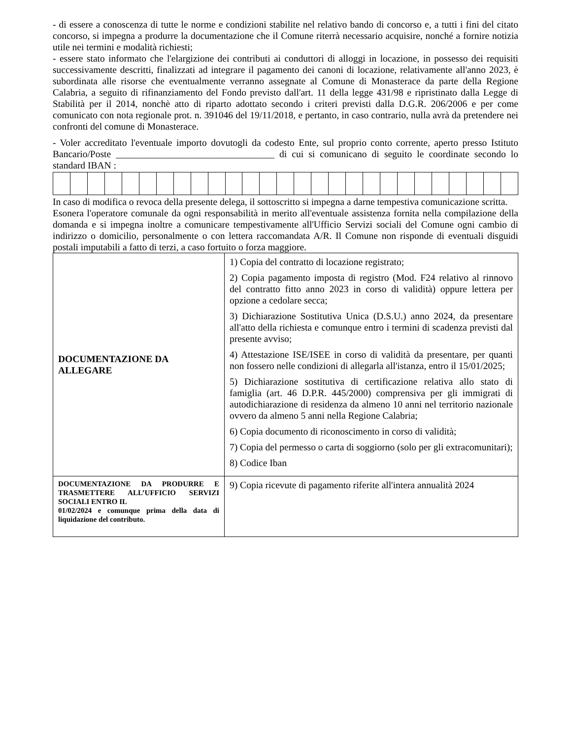- di essere a conoscenza di tutte le norme e condizioni stabilite nel relativo bando di concorso e, a tutti i fini del citato concorso, si impegna a produrre la documentazione che il Comune riterrà necessario acquisire, nonché a fornire notizia utile nei termini e modalità richiesti;
- essere stato informato che l'elargizione dei contributi ai conduttori di alloggi in locazione, in possesso dei requisiti successivamente descritti, finalizzati ad integrare il pagamento dei canoni di locazione, relativamente all'anno 2023, è subordinata alle risorse che eventualmente verranno assegnate al Comune di Monasterace da parte della Regione Calabria, a seguito di rifinanziamento del Fondo previsto dall'art. 11 della legge 431/98 e ripristinato dalla Legge di Stabilità per il 2014, nonchè atto di riparto adottato secondo i criteri previsti dalla D.G.R. 206/2006 e per come comunicato con nota regionale prot. n. 391046 del 19/11/2018, e pertanto, in caso contrario, nulla avrà da pretendere nei confronti del comune di Monasterace.
- Voler accreditato l'eventuale importo dovutogli da codesto Ente, sul proprio conto corrente, aperto presso Istituto Bancario/Poste _________________________________ di cui si comunicano di seguito le coordinate secondo lo standard IBAN :
In caso di modifica o revoca della presente delega, il sottoscritto si impegna a darne tempestiva comunicazione scritta.
Esonera l'operatore comunale da ogni responsabilità in merito all'eventuale assistenza fornita nella compilazione della domanda e si impegna inoltre a comunicare tempestivamente all'Ufficio Servizi sociali del Comune ogni cambio di indirizzo o domicilio, personalmente o con lettera raccomandata A/R. Il Comune non risponde di eventuali disguidi postali imputabili a fatto di terzi, a caso fortuito o forza maggiore.
| DOCUMENTAZIONE DA ALLEGARE | 1) Copia del contratto di locazione registrato; 2) Copia pagamento imposta di registro (Mod. F24 relativo al rinnovo del contratto fitto anno 2023 in corso di validità) oppure lettera per opzione a cedolare secca; 3) Dichiarazione Sostitutiva Unica (D.S.U.) anno 2024, da presentare all'atto della richiesta e comunque entro i termini di scadenza previsti dal presente avviso; 4) Attestazione ISE/ISEE in corso di validità da presentare, per quanti non fossero nelle condizioni di allegarla all'istanza, entro il 15/01/2025; 5) Dichiarazione sostitutiva di certificazione relativa allo stato di famiglia (art. 46 D.P.R. 445/2000) comprensiva per gli immigrati di autodichiarazione di residenza da almeno 10 anni nel territorio nazionale ovvero da almeno 5 anni nella Regione Calabria; 6) Copia documento di riconoscimento in corso di validità; 7) Copia del permesso o carta di soggiorno (solo per gli extracomunitari); 8) Codice Iban |
| DOCUMENTAZIONE DA PRODURRE E TRASMETTERE ALL’UFFICIO SERVIZI SOCIALI ENTRO IL 01/02/2024 e comunque prima della data di liquidazione del contributo. | 9) Copia ricevute di pagamento riferite all'intera annualità 2024 |